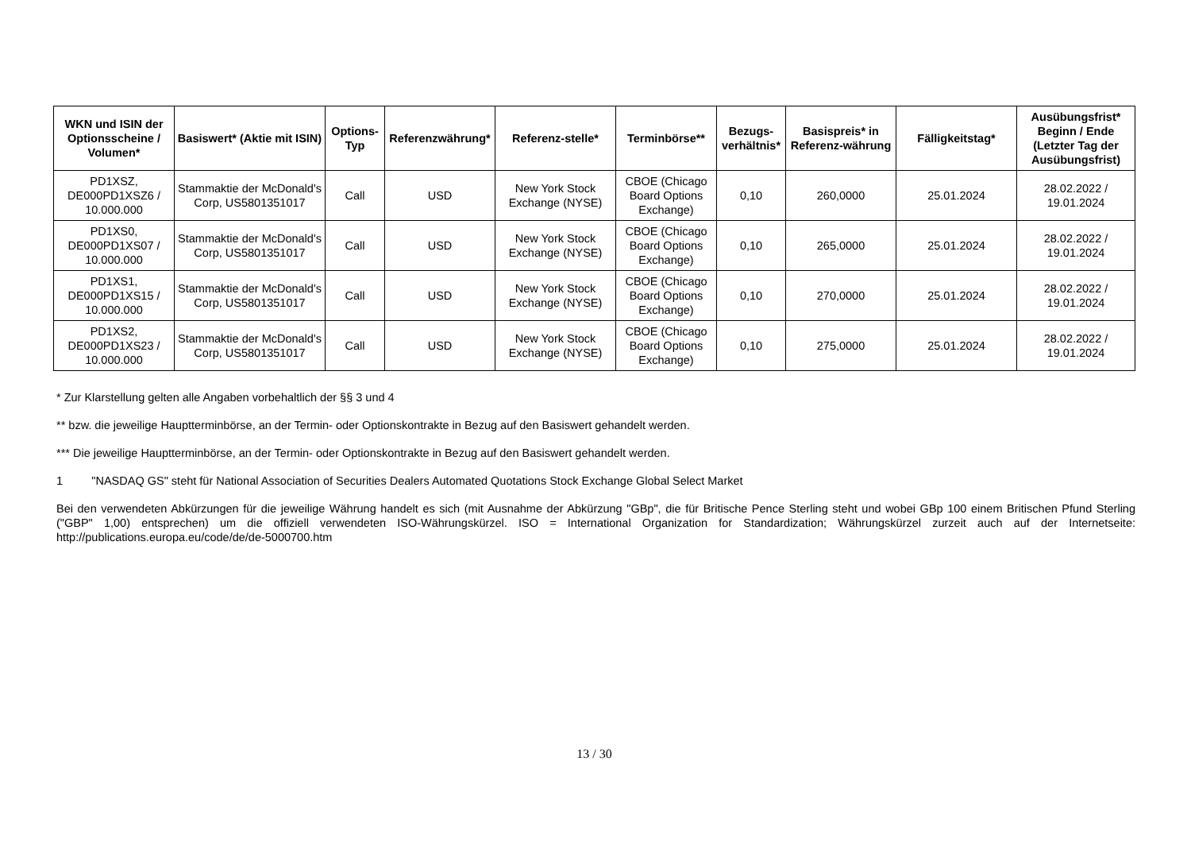| WKN und ISIN der Optionsscheine / Volumen* | Basiswert* (Aktie mit ISIN) | Options-Typ | Referenzwährung* | Referenz-stelle* | Terminbörse** | Bezugs-verhältnis* | Basispreis* in Referenz-währung | Fälligkeitstag* | Ausübungsfrist* Beginn / Ende (Letzter Tag der Ausübungsfrist) |
| --- | --- | --- | --- | --- | --- | --- | --- | --- | --- |
| PD1XSZ, DE000PD1XSZ6 / 10.000.000 | Stammaktie der McDonald's Corp, US5801351017 | Call | USD | New York Stock Exchange (NYSE) | CBOE (Chicago Board Options Exchange) | 0,10 | 260,0000 | 25.01.2024 | 28.02.2022 / 19.01.2024 |
| PD1XS0, DE000PD1XS07 / 10.000.000 | Stammaktie der McDonald's Corp, US5801351017 | Call | USD | New York Stock Exchange (NYSE) | CBOE (Chicago Board Options Exchange) | 0,10 | 265,0000 | 25.01.2024 | 28.02.2022 / 19.01.2024 |
| PD1XS1, DE000PD1XS15 / 10.000.000 | Stammaktie der McDonald's Corp, US5801351017 | Call | USD | New York Stock Exchange (NYSE) | CBOE (Chicago Board Options Exchange) | 0,10 | 270,0000 | 25.01.2024 | 28.02.2022 / 19.01.2024 |
| PD1XS2, DE000PD1XS23 / 10.000.000 | Stammaktie der McDonald's Corp, US5801351017 | Call | USD | New York Stock Exchange (NYSE) | CBOE (Chicago Board Options Exchange) | 0,10 | 275,0000 | 25.01.2024 | 28.02.2022 / 19.01.2024 |
* Zur Klarstellung gelten alle Angaben vorbehaltlich der §§ 3 und 4
** bzw. die jeweilige Hauptterminbörse, an der Termin- oder Optionskontrakte in Bezug auf den Basiswert gehandelt werden.
*** Die jeweilige Hauptterminbörse, an der Termin- oder Optionskontrakte in Bezug auf den Basiswert gehandelt werden.
1 "NASDAQ GS" steht für National Association of Securities Dealers Automated Quotations Stock Exchange Global Select Market
Bei den verwendeten Abkürzungen für die jeweilige Währung handelt es sich (mit Ausnahme der Abkürzung "GBp", die für Britische Pence Sterling steht und wobei GBp 100 einem Britischen Pfund Sterling ("GBP" 1,00) entsprechen) um die offiziell verwendeten ISO-Währungskürzel. ISO = International Organization for Standardization; Währungskürzel zurzeit auch auf der Internetseite: http://publications.europa.eu/code/de/de-5000700.htm
13 / 30